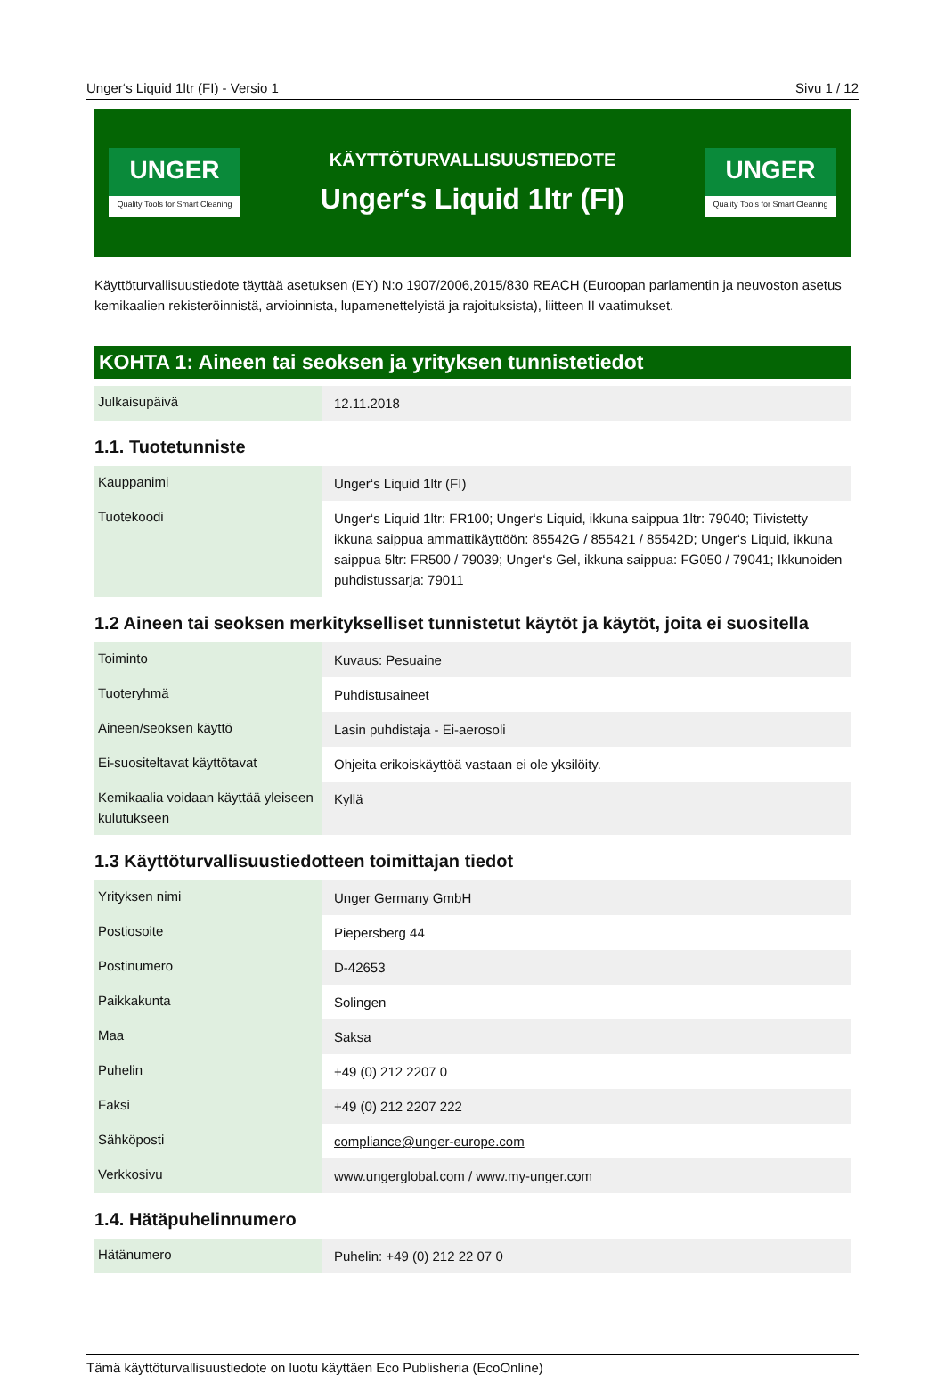Unger‘s Liquid 1ltr (FI) - Versio 1 Sivu 1 / 12
UNGER
Quality Tools for Smart Cleaning
KÄYTTÖTURVALLISUUSTIEDOTE
Unger‘s Liquid 1ltr (FI)
UNGER
Quality Tools for Smart Cleaning
Käyttöturvallisuustiedote täyttää asetuksen (EY) N:o 1907/2006,2015/830 REACH (Euroopan parlamentin ja neuvoston asetus kemikaalien rekisteröinnistä, arvioinnista, lupamenettelyistä ja rajoituksista), liitteen II vaatimukset.
KOHTA 1: Aineen tai seoksen ja yrityksen tunnistetiedot
| Julkaisupäivä | 12.11.2018 |
1.1. Tuotetunniste
| Kauppanimi | Unger‘s Liquid 1ltr (FI) |
| Tuotekoodi | Unger‘s Liquid 1ltr: FR100; Unger‘s Liquid, ikkuna saippua 1ltr: 79040; Tiivistetty ikkuna saippua ammattikäyttöön: 85542G / 855421 / 85542D; Unger‘s Liquid, ikkuna saippua 5ltr: FR500 / 79039; Unger‘s Gel, ikkuna saippua: FG050 / 79041; Ikkunoiden puhdistussarja: 79011 |
1.2 Aineen tai seoksen merkitykselliset tunnistetut käytöt ja käytöt, joita ei suositella
| Toiminto | Kuvaus: Pesuaine |
| Tuoteryhmä | Puhdistusaineet |
| Aineen/seoksen käyttö | Lasin puhdistaja - Ei-aerosoli |
| Ei-suositeltavat käyttötavat | Ohjeita erikoiskäyttöä vastaan ei ole yksilöity. |
| Kemikaalia voidaan käyttää yleiseen kulutukseen | Kyllä |
1.3 Käyttöturvallisuustiedotteen toimittajan tiedot
| Yrityksen nimi | Unger Germany GmbH |
| Postiosoite | Piepersberg 44 |
| Postinumero | D-42653 |
| Paikkakunta | Solingen |
| Maa | Saksa |
| Puhelin | +49 (0) 212 2207 0 |
| Faksi | +49 (0) 212 2207 222 |
| Sähköposti | compliance@unger-europe.com |
| Verkkosivu | www.ungerglobal.com / www.my-unger.com |
1.4. Hätäpuhelinnumero
| Hätänumero | Puhelin: +49 (0) 212 22 07 0 |
Tämä käyttöturvallisuustiedote on luotu käyttäen Eco Publisheria (EcoOnline)